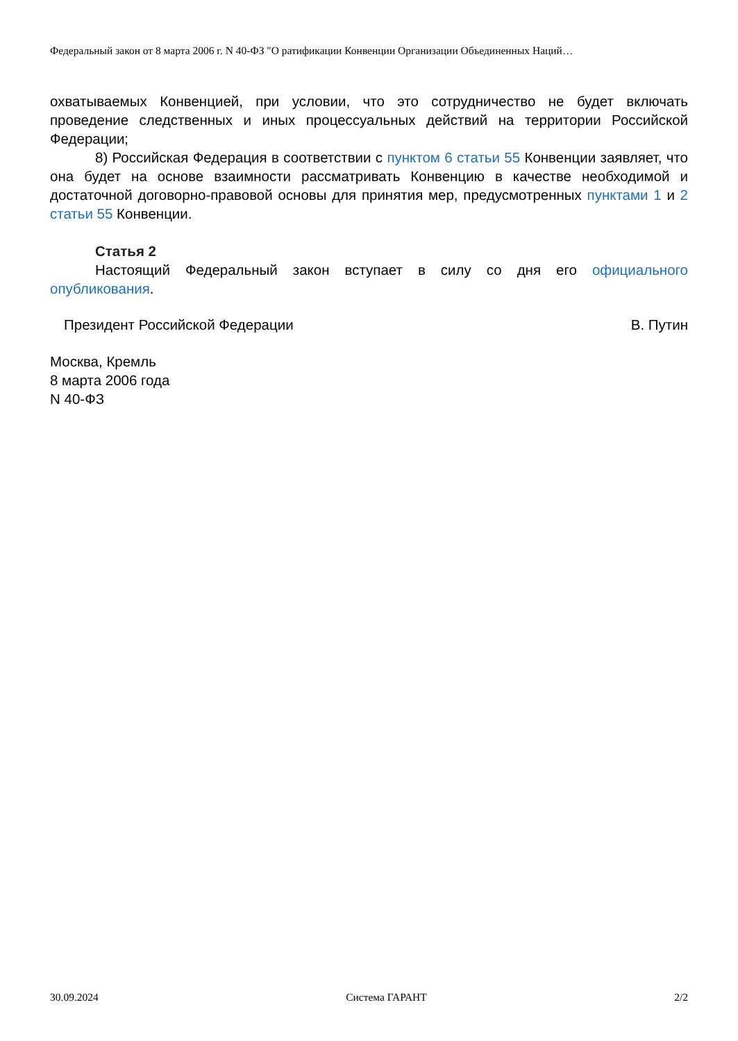Федеральный закон от 8 марта 2006 г. N 40-ФЗ "О ратификации Конвенции Организации Объединенных Наций…
охватываемых Конвенцией, при условии, что это сотрудничество не будет включать проведение следственных и иных процессуальных действий на территории Российской Федерации;
8) Российская Федерация в соответствии с пунктом 6 статьи 55 Конвенции заявляет, что она будет на основе взаимности рассматривать Конвенцию в качестве необходимой и достаточной договорно-правовой основы для принятия мер, предусмотренных пунктами 1 и 2 статьи 55 Конвенции.
Статья 2
Настоящий Федеральный закон вступает в силу со дня его официального опубликования.
Президент Российской Федерации В. Путин
Москва, Кремль
8 марта 2006 года
N 40-ФЗ
30.09.2024 Система ГАРАНТ 2/2